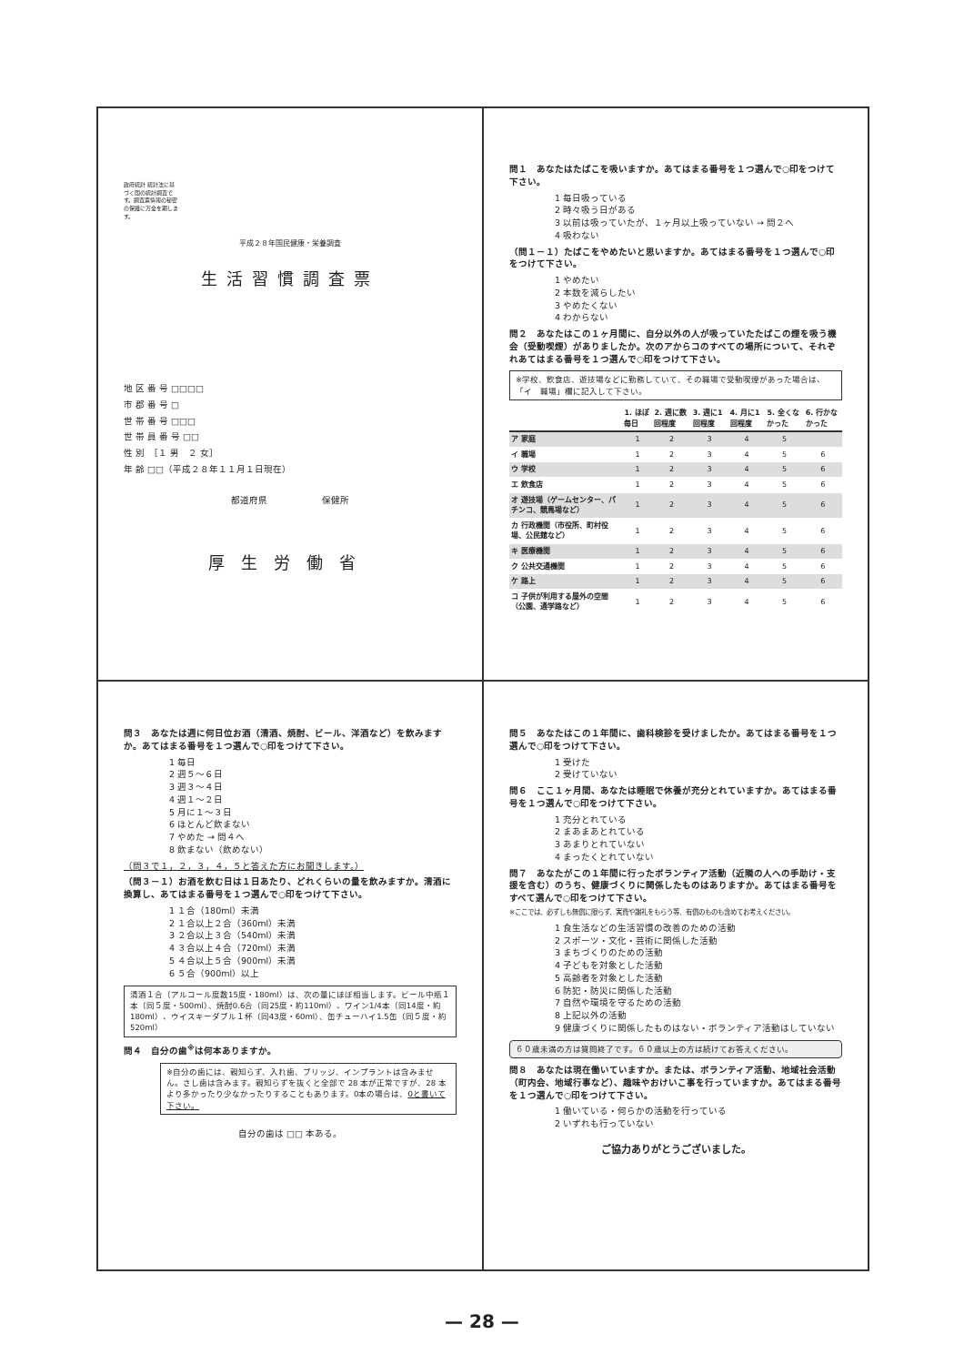政府統計 統計法に基づく国の統計調査です。調査票情報の秘密の保護に万全を期します。
平成２８年国民健康・栄養調査
生活習慣調査票
地 区 番 号 □□□□
市 郡 番 号 □
世 帯 番 号 □□□
世 帯 員 番 号 □□
性 別　［１ 男　２ 女］
年 齢 □□（平成２８年１１月１日現在）
都道府県　　　　　　保健所
厚生労働省
問１　あなたはたばこを吸いますか。あてはまる番号を１つ選んで○印をつけて下さい。
1 毎日吸っている
2 時々吸う日がある
3 以前は吸っていたが、１ヶ月以上吸っていない → 問２へ
4 吸わない
（問１－１）たばこをやめたいと思いますか。あてはまる番号を１つ選んで○印をつけて下さい。
1 やめたい
2 本数を減らしたい
3 やめたくない
4 わからない
問２　あなたはこの１ヶ月間に、自分以外の人が吸っていたたばこの煙を吸う機会（受動喫煙）がありましたか。次のアからコのすべての場所について、それぞれあてはまる番号を１つ選んで○印をつけて下さい。
※学校、飲食店、遊技場などに勤務していて、その職場で受動喫煙があった場合は、「イ　職場」欄に記入して下さい。
| | 1. ほぼ毎日 | 2. 週に数回程度 | 3. 週に1回程度 | 4. 月に1回程度 | 5. 全くなかった | 6. 行かなかった |
| --- | --- | --- | --- | --- | --- | --- |
| ア 家庭 | 1 | 2 | 3 | 4 | 5 | |
| イ 職場 | 1 | 2 | 3 | 4 | 5 | 6 |
| ウ 学校 | 1 | 2 | 3 | 4 | 5 | 6 |
| エ 飲食店 | 1 | 2 | 3 | 4 | 5 | 6 |
| オ 遊技場（ゲームセンター、パチンコ、競馬場など） | 1 | 2 | 3 | 4 | 5 | 6 |
| カ 行政機関（市役所、町村役場、公民館など） | 1 | 2 | 3 | 4 | 5 | 6 |
| キ 医療機関 | 1 | 2 | 3 | 4 | 5 | 6 |
| ク 公共交通機関 | 1 | 2 | 3 | 4 | 5 | 6 |
| ケ 路上 | 1 | 2 | 3 | 4 | 5 | 6 |
| コ 子供が利用する屋外の空間（公園、通学路など） | 1 | 2 | 3 | 4 | 5 | 6 |
問３　あなたは週に何日位お酒（清酒、焼酎、ビール、洋酒など）を飲みますか。あてはまる番号を１つ選んで○印をつけて下さい。
1 毎日
2 週５～６日
3 週３～４日
4 週１～２日
5 月に１～３日
6 ほとんど飲まない
7 やめた → 問４へ
8 飲まない（飲めない）
（問３で１，２，３，４，５と答えた方にお聞きします。）
（問３－１）お酒を飲む日は１日あたり、どれくらいの量を飲みますか。清酒に換算し、あてはまる番号を１つ選んで○印をつけて下さい。
1 １合（180ml）未満
2 １合以上２合（360ml）未満
3 ２合以上３合（540ml）未満
4 ３合以上４合（720ml）未満
5 ４合以上５合（900ml）未満
6 ５合（900ml）以上
清酒１合（アルコール度数15度・180ml）は、次の量にほぼ相当します。ビール中瓶１本（同５度・500ml）、焼酎0.6合（同25度・約110ml）、ワイン1/4本（同14度・約180ml）、ウイスキーダブル１杯（同43度・60ml）、缶チューハイ1.5缶（同５度・約520ml）
問４　自分の歯<sup>※</sup>は何本ありますか。
※自分の歯には、親知らず、入れ歯、ブリッジ、インプラントは含みません。さし歯は含みます。親知らずを抜くと全部で 28 本が正常ですが、28 本より多かったり少なかったりすることもあります。0本の場合は、0と書いて下さい。
自分の歯は □□ 本ある。
問５　あなたはこの１年間に、歯科検診を受けましたか。あてはまる番号を１つ選んで○印をつけて下さい。
1 受けた
2 受けていない
問６　ここ１ヶ月間、あなたは睡眠で休養が充分とれていますか。あてはまる番号を１つ選んで○印をつけて下さい。
1 充分とれている
2 まあまあとれている
3 あまりとれていない
4 まったくとれていない
問７　あなたがこの１年間に行ったボランティア活動（近隣の人への手助け・支援を含む）のうち、健康づくりに関係したものはありますか。あてはまる番号をすべて選んで○印をつけて下さい。
※ここでは、必ずしも無償に限らず、実費や謝礼をもらう等、有償のものも含めてお考えください。
1 食生活などの生活習慣の改善のための活動
2 スポーツ・文化・芸術に関係した活動
3 まちづくりのための活動
4 子どもを対象とした活動
5 高齢者を対象とした活動
6 防犯・防災に関係した活動
7 自然や環境を守るための活動
8 上記以外の活動
9 健康づくりに関係したものはない・ボランティア活動はしていない
６０歳未満の方は質問終了です。６０歳以上の方は続けてお答えください。
問８　あなたは現在働いていますか。または、ボランティア活動、地域社会活動（町内会、地域行事など）、趣味やおけいこ事を行っていますか。あてはまる番号を１つ選んで○印をつけて下さい。
1 働いている・何らかの活動を行っている
2 いずれも行っていない
ご協力ありがとうございました。
— 28 —